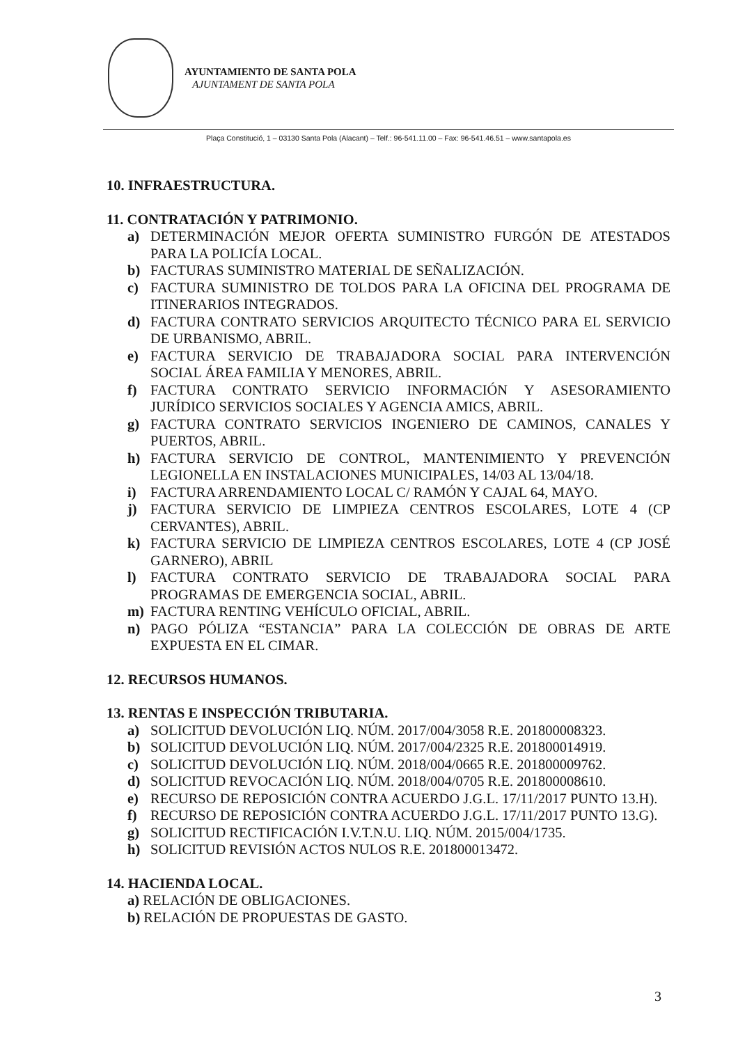AYUNTAMIENTO DE SANTA POLA
AJUNTAMENT DE SANTA POLA
Plaça Constitució, 1 – 03130 Santa Pola (Alacant) – Telf.: 96-541.11.00 – Fax: 96-541.46.51 – www.santapola.es
10. INFRAESTRUCTURA.
11. CONTRATACIÓN Y PATRIMONIO.
a) DETERMINACIÓN MEJOR OFERTA SUMINISTRO FURGÓN DE ATESTADOS PARA LA POLICÍA LOCAL.
b) FACTURAS SUMINISTRO MATERIAL DE SEÑALIZACIÓN.
c) FACTURA SUMINISTRO DE TOLDOS PARA LA OFICINA DEL PROGRAMA DE ITINERARIOS INTEGRADOS.
d) FACTURA CONTRATO SERVICIOS ARQUITECTO TÉCNICO PARA EL SERVICIO DE URBANISMO, ABRIL.
e) FACTURA SERVICIO DE TRABAJADORA SOCIAL PARA INTERVENCIÓN SOCIAL ÁREA FAMILIA Y MENORES, ABRIL.
f) FACTURA CONTRATO SERVICIO INFORMACIÓN Y ASESORAMIENTO JURÍDICO SERVICIOS SOCIALES Y AGENCIA AMICS, ABRIL.
g) FACTURA CONTRATO SERVICIOS INGENIERO DE CAMINOS, CANALES Y PUERTOS, ABRIL.
h) FACTURA SERVICIO DE CONTROL, MANTENIMIENTO Y PREVENCIÓN LEGIONELLA EN INSTALACIONES MUNICIPALES, 14/03 AL 13/04/18.
i) FACTURA ARRENDAMIENTO LOCAL C/ RAMÓN Y CAJAL 64, MAYO.
j) FACTURA SERVICIO DE LIMPIEZA CENTROS ESCOLARES, LOTE 4 (CP CERVANTES), ABRIL.
k) FACTURA SERVICIO DE LIMPIEZA CENTROS ESCOLARES, LOTE 4 (CP JOSÉ GARNERO), ABRIL
l) FACTURA CONTRATO SERVICIO DE TRABAJADORA SOCIAL PARA PROGRAMAS DE EMERGENCIA SOCIAL, ABRIL.
m) FACTURA RENTING VEHÍCULO OFICIAL, ABRIL.
n) PAGO PÓLIZA “ESTANCIA” PARA LA COLECCIÓN DE OBRAS DE ARTE EXPUESTA EN EL CIMAR.
12. RECURSOS HUMANOS.
13. RENTAS E INSPECCIÓN TRIBUTARIA.
a) SOLICITUD DEVOLUCIÓN LIQ. NÚM. 2017/004/3058 R.E. 201800008323.
b) SOLICITUD DEVOLUCIÓN LIQ. NÚM. 2017/004/2325 R.E. 201800014919.
c) SOLICITUD DEVOLUCIÓN LIQ. NÚM. 2018/004/0665 R.E. 201800009762.
d) SOLICITUD REVOCACIÓN LIQ. NÚM. 2018/004/0705 R.E. 201800008610.
e) RECURSO DE REPOSICIÓN CONTRA ACUERDO J.G.L. 17/11/2017 PUNTO 13.H).
f) RECURSO DE REPOSICIÓN CONTRA ACUERDO J.G.L. 17/11/2017 PUNTO 13.G).
g) SOLICITUD RECTIFICACIÓN I.V.T.N.U. LIQ. NÚM. 2015/004/1735.
h) SOLICITUD REVISIÓN ACTOS NULOS R.E. 201800013472.
14. HACIENDA LOCAL.
a) RELACIÓN DE OBLIGACIONES.
b) RELACIÓN DE PROPUESTAS DE GASTO.
3